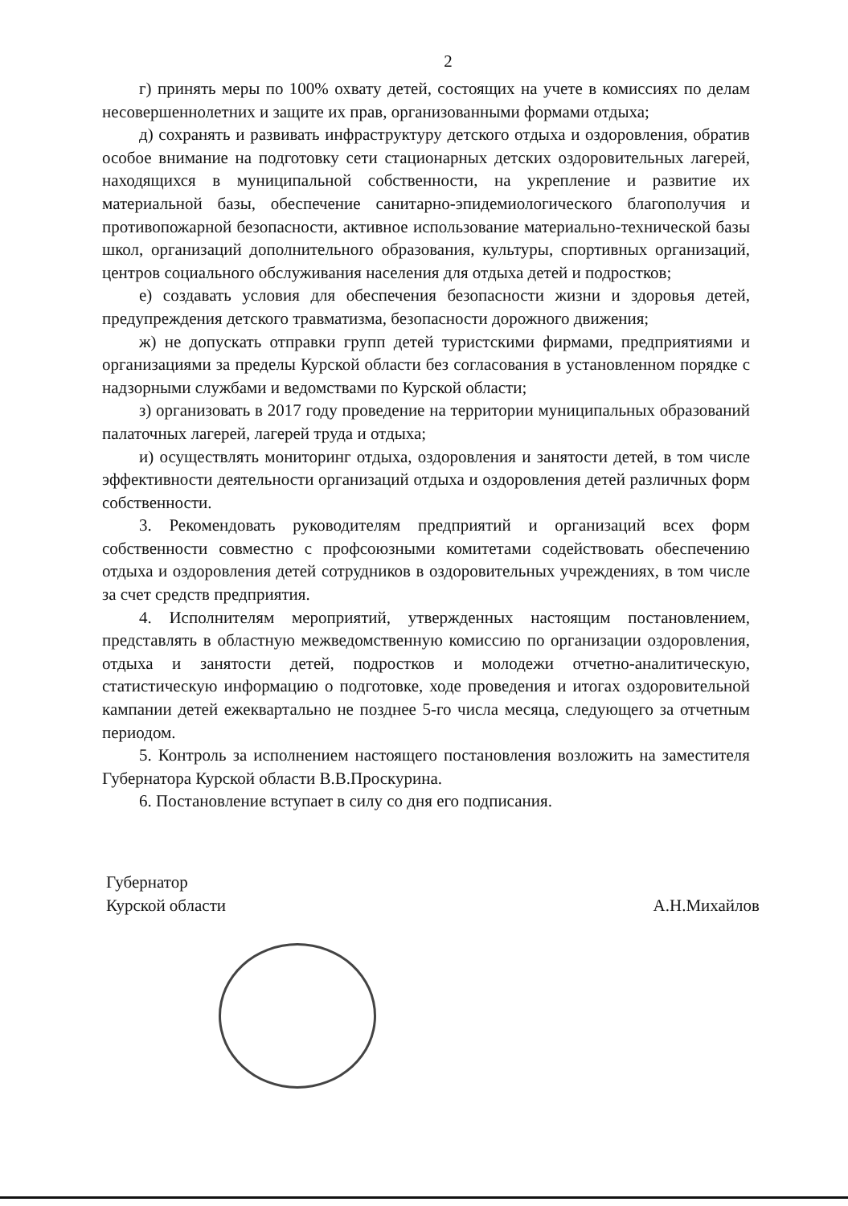2
г) принять меры по 100% охвату детей, состоящих на учете в комиссиях по делам несовершеннолетних и защите их прав, организованными формами отдыха;
д) сохранять и развивать инфраструктуру детского отдыха и оздоровления, обратив особое внимание на подготовку сети стационарных детских оздоровительных лагерей, находящихся в муниципальной собственности, на укрепление и развитие их материальной базы, обеспечение санитарно-эпидемиологического благополучия и противопожарной безопасности, активное использование материально-технической базы школ, организаций дополнительного образования, культуры, спортивных организаций, центров социального обслуживания населения для отдыха детей и подростков;
е) создавать условия для обеспечения безопасности жизни и здоровья детей, предупреждения детского травматизма, безопасности дорожного движения;
ж) не допускать отправки групп детей туристскими фирмами, предприятиями и организациями за пределы Курской области без согласования в установленном порядке с надзорными службами и ведомствами по Курской области;
з) организовать в 2017 году проведение на территории муниципальных образований палаточных лагерей, лагерей труда и отдыха;
и) осуществлять мониторинг отдыха, оздоровления и занятости детей, в том числе эффективности деятельности организаций отдыха и оздоровления детей различных форм собственности.
3. Рекомендовать руководителям предприятий и организаций всех форм собственности совместно с профсоюзными комитетами содействовать обеспечению отдыха и оздоровления детей сотрудников в оздоровительных учреждениях, в том числе за счет средств предприятия.
4. Исполнителям мероприятий, утвержденных настоящим постановлением, представлять в областную межведомственную комиссию по организации оздоровления, отдыха и занятости детей, подростков и молодежи отчетно-аналитическую, статистическую информацию о подготовке, ходе проведения и итогах оздоровительной кампании детей ежеквартально не позднее 5-го числа месяца, следующего за отчетным периодом.
5. Контроль за исполнением настоящего постановления возложить на заместителя Губернатора Курской области В.В.Проскурина.
6. Постановление вступает в силу со дня его подписания.
Губернатор
Курской области
А.Н.Михайлов